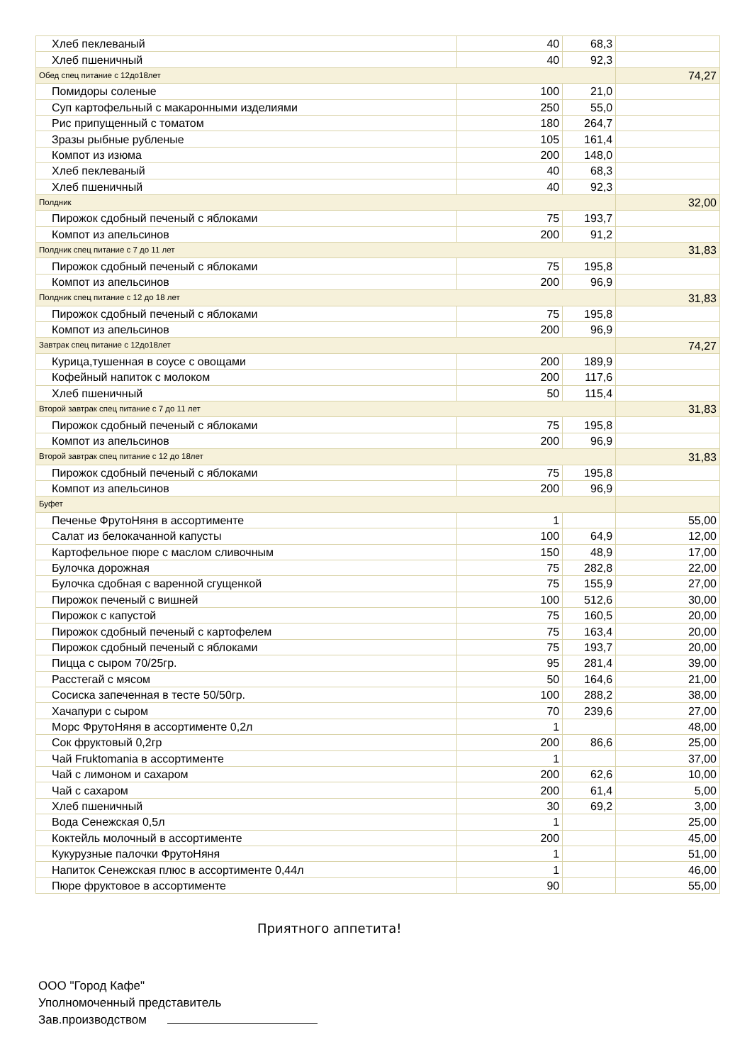| Хлеб пеклеваный | 40 | 68,3 | |
| Хлеб пшеничный | 40 | 92,3 | |
| Обед спец питание с 12до18лет | | | 74,27 |
| Помидоры соленые | 100 | 21,0 | |
| Суп картофельный с макаронными изделиями | 250 | 55,0 | |
| Рис припущенный с томатом | 180 | 264,7 | |
| Зразы рыбные рубленые | 105 | 161,4 | |
| Компот из изюма | 200 | 148,0 | |
| Хлеб пеклеваный | 40 | 68,3 | |
| Хлеб пшеничный | 40 | 92,3 | |
| Полдник | | | 32,00 |
| Пирожок сдобный печеный с яблоками | 75 | 193,7 | |
| Компот из апельсинов | 200 | 91,2 | |
| Полдник спец питание с 7 до 11 лет | | | 31,83 |
| Пирожок сдобный печеный с яблоками | 75 | 195,8 | |
| Компот из апельсинов | 200 | 96,9 | |
| Полдник спец питание с 12 до 18 лет | | | 31,83 |
| Пирожок сдобный печеный с яблоками | 75 | 195,8 | |
| Компот из апельсинов | 200 | 96,9 | |
| Завтрак спец питание с 12до18лет | | | 74,27 |
| Курица,тушенная в соусе с овощами | 200 | 189,9 | |
| Кофейный напиток с молоком | 200 | 117,6 | |
| Хлеб пшеничный | 50 | 115,4 | |
| Второй завтрак спец питание с 7 до 11 лет | | | 31,83 |
| Пирожок сдобный печеный с яблоками | 75 | 195,8 | |
| Компот из апельсинов | 200 | 96,9 | |
| Второй завтрак спец питание с 12 до 18лет | | | 31,83 |
| Пирожок сдобный печеный с яблоками | 75 | 195,8 | |
| Компот из апельсинов | 200 | 96,9 | |
| Буфет | | | |
| Печенье ФрутоНяня в ассортименте | 1 | | 55,00 |
| Салат из белокачанной капусты | 100 | 64,9 | 12,00 |
| Картофельное пюре с маслом сливочным | 150 | 48,9 | 17,00 |
| Булочка дорожная | 75 | 282,8 | 22,00 |
| Булочка сдобная с варенной сгущенкой | 75 | 155,9 | 27,00 |
| Пирожок печеный с вишней | 100 | 512,6 | 30,00 |
| Пирожок с капустой | 75 | 160,5 | 20,00 |
| Пирожок сдобный печеный с картофелем | 75 | 163,4 | 20,00 |
| Пирожок сдобный печеный с яблоками | 75 | 193,7 | 20,00 |
| Пицца с сыром 70/25гр. | 95 | 281,4 | 39,00 |
| Расстегай с мясом | 50 | 164,6 | 21,00 |
| Сосиска запеченная в тесте 50/50гр. | 100 | 288,2 | 38,00 |
| Хачапури с сыром | 70 | 239,6 | 27,00 |
| Морс ФрутоНяня в ассортименте 0,2л | 1 | | 48,00 |
| Сок фруктовый 0,2гр | 200 | 86,6 | 25,00 |
| Чай Fruktomania в ассортименте | 1 | | 37,00 |
| Чай с лимоном и сахаром | 200 | 62,6 | 10,00 |
| Чай с сахаром | 200 | 61,4 | 5,00 |
| Хлеб пшеничный | 30 | 69,2 | 3,00 |
| Вода Сенежская 0,5л | 1 | | 25,00 |
| Коктейль молочный в ассортименте | 200 | | 45,00 |
| Кукурузные палочки ФрутоНяня | 1 | | 51,00 |
| Напиток Сенежская плюс в ассортименте 0,44л | 1 | | 46,00 |
| Пюре фруктовое в ассортименте | 90 | | 55,00 |
Приятного аппетита!
ООО "Город Кафе"
Уполномоченный представитель
Зав.производством